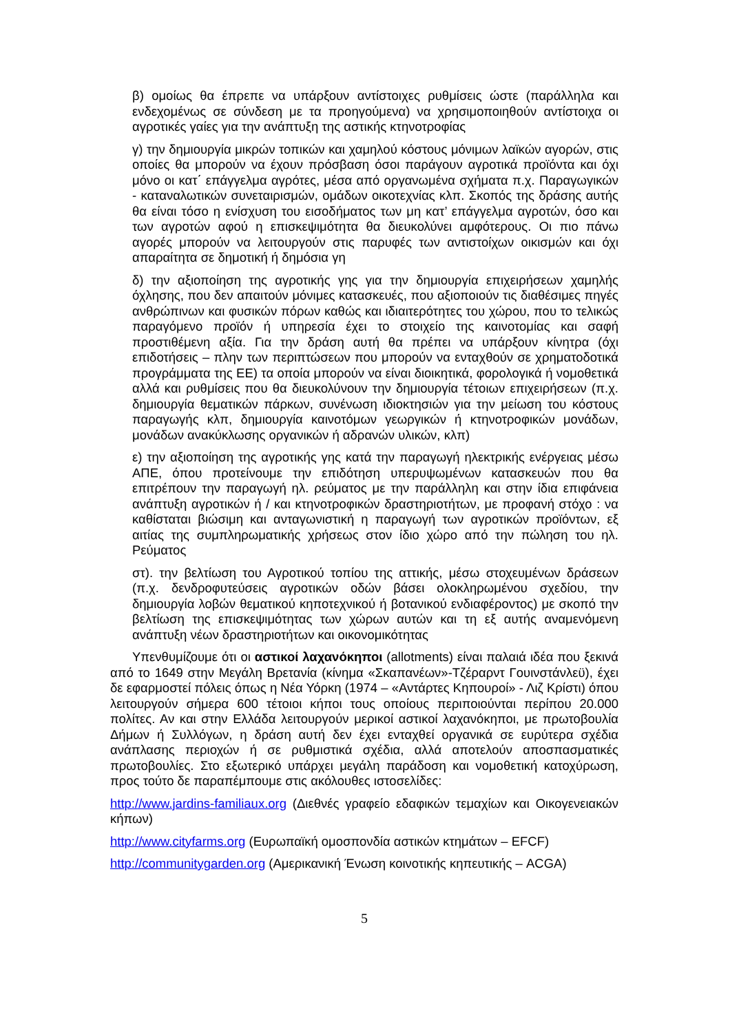β) ομοίως θα έπρεπε να υπάρξουν αντίστοιχες ρυθμίσεις ώστε (παράλληλα και ενδεχομένως σε σύνδεση με τα προηγούμενα) να χρησιμοποιηθούν αντίστοιχα οι αγροτικές γαίες για την ανάπτυξη της αστικής κτηνοτροφίας
γ) την δημιουργία μικρών τοπικών και χαμηλού κόστους μόνιμων λαϊκών αγορών, στις οποίες θα μπορούν να έχουν πρόσβαση όσοι παράγουν αγροτικά προϊόντα και όχι μόνο οι κατ΄ επάγγελμα αγρότες, μέσα από οργανωμένα σχήματα π.χ. Παραγωγικών - καταναλωτικών συνεταιρισμών, ομάδων οικοτεχνίας κλπ. Σκοπός της δράσης αυτής θα είναι τόσο η ενίσχυση του εισοδήματος των μη κατ’ επάγγελμα αγροτών, όσο και των αγροτών αφού η επισκεψιμότητα θα διευκολύνει αμφότερους. Οι πιο πάνω αγορές μπορούν να λειτουργούν στις παρυφές των αντιστοίχων οικισμών και όχι απαραίτητα σε δημοτική ή δημόσια γη
δ) την αξιοποίηση της αγροτικής γης για την δημιουργία επιχειρήσεων χαμηλής όχλησης, που δεν απαιτούν μόνιμες κατασκευές, που αξιοποιούν τις διαθέσιμες πηγές ανθρώπινων και φυσικών πόρων καθώς και ιδιαιτερότητες του χώρου, που το τελικώς παραγόμενο προϊόν ή υπηρεσία έχει το στοιχείο της καινοτομίας και σαφή προστιθέμενη αξία. Για την δράση αυτή θα πρέπει να υπάρξουν κίνητρα (όχι επιδοτήσεις – πλην των περιπτώσεων που μπορούν να ενταχθούν σε χρηματοδοτικά προγράμματα της ΕΕ) τα οποία μπορούν να είναι διοικητικά, φορολογικά ή νομοθετικά αλλά και ρυθμίσεις που θα διευκολύνουν την δημιουργία τέτοιων επιχειρήσεων (π.χ. δημιουργία θεματικών πάρκων, συνένωση ιδιοκτησιών για την μείωση του κόστους παραγωγής κλπ, δημιουργία καινοτόμων γεωργικών ή κτηνοτροφικών μονάδων, μονάδων ανακύκλωσης οργανικών ή αδρανών υλικών, κλπ)
ε) την αξιοποίηση της αγροτικής γης κατά την παραγωγή ηλεκτρικής ενέργειας μέσω ΑΠΕ, όπου προτείνουμε την επιδότηση υπερυψωμένων κατασκευών που θα επιτρέπουν την παραγωγή ηλ. ρεύματος με την παράλληλη και στην ίδια επιφάνεια ανάπτυξη αγροτικών ή / και κτηνοτροφικών δραστηριοτήτων, με προφανή στόχο : να καθίσταται βιώσιμη και ανταγωνιστική η παραγωγή των αγροτικών προϊόντων, εξ αιτίας της συμπληρωματικής χρήσεως στον ίδιο χώρο από την πώληση του ηλ. Ρεύματος
στ). την βελτίωση του Αγροτικού τοπίου της αττικής, μέσω στοχευμένων δράσεων (π.χ. δενδροφυτεύσεις αγροτικών οδών βάσει ολοκληρωμένου σχεδίου, την δημιουργία λοβών θεματικού κηποτεχνικού ή βοτανικού ενδιαφέροντος) με σκοπό την βελτίωση της επισκεψιμότητας των χώρων αυτών και τη εξ αυτής αναμενόμενη ανάπτυξη νέων δραστηριοτήτων και οικονομικότητας
Υπενθυμίζουμε ότι οι αστικοί λαχανόκηποι (allotments) είναι παλαιά ιδέα που ξεκινά από το 1649 στην Μεγάλη Βρετανία (κίνημα «Σκαπανέων»-Τζέραρντ Γουινστάνλεϋ), έχει δε εφαρμοστεί πόλεις όπως η Νέα Υόρκη (1974 – «Αντάρτες Κηπουροί» - Λιζ Κρίστι) όπου λειτουργούν σήμερα 600 τέτοιοι κήποι τους οποίους περιποιούνται περίπου 20.000 πολίτες. Αν και στην Ελλάδα λειτουργούν μερικοί αστικοί λαχανόκηποι, με πρωτοβουλία Δήμων ή Συλλόγων, η δράση αυτή δεν έχει ενταχθεί οργανικά σε ευρύτερα σχέδια ανάπλασης περιοχών ή σε ρυθμιστικά σχέδια, αλλά αποτελούν αποσπασματικές πρωτοβουλίες. Στο εξωτερικό υπάρχει μεγάλη παράδοση και νομοθετική κατοχύρωση, προς τούτο δε παραπέμπουμε στις ακόλουθες ιστοσελίδες:
http://www.jardins-familiaux.org (Διεθνές γραφείο εδαφικών τεμαχίων και Οικογενειακών κήπων)
http://www.cityfarms.org (Ευρωπαϊκή ομοσπονδία αστικών κτημάτων – EFCF)
http://communitygarden.org (Αμερικανική Ένωση κοινοτικής κηπευτικής – ACGA)
5